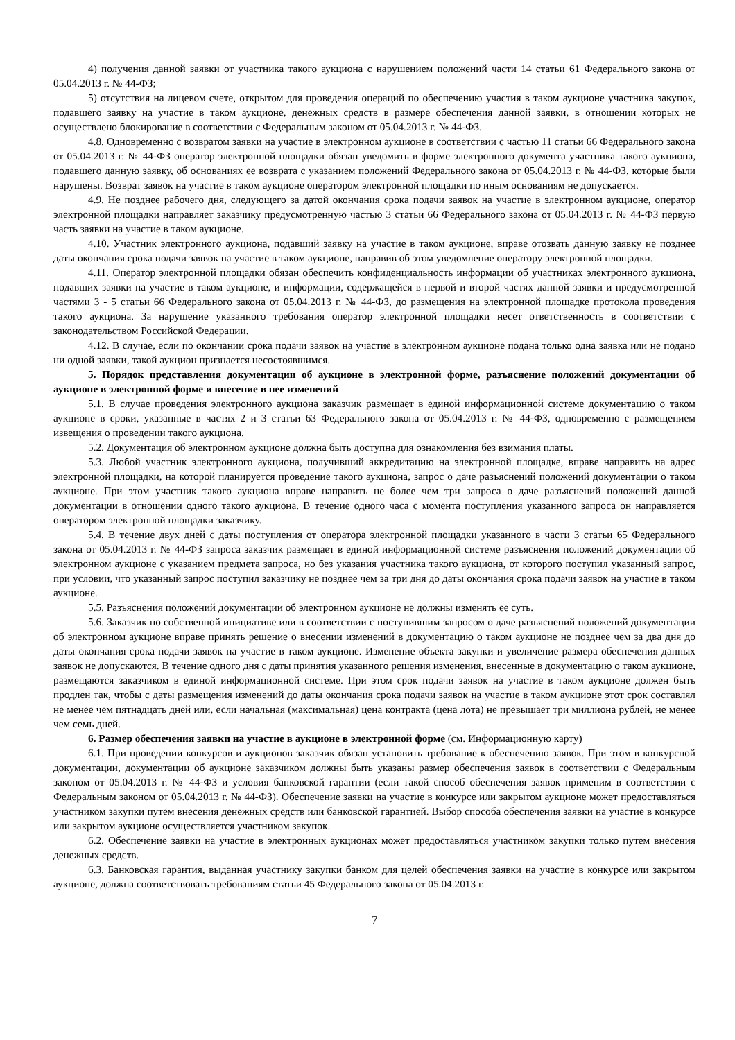4) получения данной заявки от участника такого аукциона с нарушением положений части 14 статьи 61 Федерального закона от 05.04.2013 г. № 44-ФЗ;
5) отсутствия на лицевом счете, открытом для проведения операций по обеспечению участия в таком аукционе участника закупок, подавшего заявку на участие в таком аукционе, денежных средств в размере обеспечения данной заявки, в отношении которых не осуществлено блокирование в соответствии с Федеральным законом от 05.04.2013 г. № 44-ФЗ.
4.8. Одновременно с возвратом заявки на участие в электронном аукционе в соответствии с частью 11 статьи 66 Федерального закона от 05.04.2013 г. № 44-ФЗ оператор электронной площадки обязан уведомить в форме электронного документа участника такого аукциона, подавшего данную заявку, об основаниях ее возврата с указанием положений Федерального закона от 05.04.2013 г. № 44-ФЗ, которые были нарушены. Возврат заявок на участие в таком аукционе оператором электронной площадки по иным основаниям не допускается.
4.9. Не позднее рабочего дня, следующего за датой окончания срока подачи заявок на участие в электронном аукционе, оператор электронной площадки направляет заказчику предусмотренную частью 3 статьи 66 Федерального закона от 05.04.2013 г. № 44-ФЗ первую часть заявки на участие в таком аукционе.
4.10. Участник электронного аукциона, подавший заявку на участие в таком аукционе, вправе отозвать данную заявку не позднее даты окончания срока подачи заявок на участие в таком аукционе, направив об этом уведомление оператору электронной площадки.
4.11. Оператор электронной площадки обязан обеспечить конфиденциальность информации об участниках электронного аукциона, подавших заявки на участие в таком аукционе, и информации, содержащейся в первой и второй частях данной заявки и предусмотренной частями 3 - 5 статьи 66 Федерального закона от 05.04.2013 г. № 44-ФЗ, до размещения на электронной площадке протокола проведения такого аукциона. За нарушение указанного требования оператор электронной площадки несет ответственность в соответствии с законодательством Российской Федерации.
4.12. В случае, если по окончании срока подачи заявок на участие в электронном аукционе подана только одна заявка или не подано ни одной заявки, такой аукцион признается несостоявшимся.
5. Порядок представления документации об аукционе в электронной форме, разъяснение положений документации об аукционе в электронной форме и внесение в нее изменений
5.1. В случае проведения электронного аукциона заказчик размещает в единой информационной системе документацию о таком аукционе в сроки, указанные в частях 2 и 3 статьи 63 Федерального закона от 05.04.2013 г. № 44-ФЗ, одновременно с размещением извещения о проведении такого аукциона.
5.2. Документация об электронном аукционе должна быть доступна для ознакомления без взимания платы.
5.3. Любой участник электронного аукциона, получивший аккредитацию на электронной площадке, вправе направить на адрес электронной площадки, на которой планируется проведение такого аукциона, запрос о даче разъяснений положений документации о таком аукционе. При этом участник такого аукциона вправе направить не более чем три запроса о даче разъяснений положений данной документации в отношении одного такого аукциона. В течение одного часа с момента поступления указанного запроса он направляется оператором электронной площадки заказчику.
5.4. В течение двух дней с даты поступления от оператора электронной площадки указанного в части 3 статьи 65 Федерального закона от 05.04.2013 г. № 44-ФЗ запроса заказчик размещает в единой информационной системе разъяснения положений документации об электронном аукционе с указанием предмета запроса, но без указания участника такого аукциона, от которого поступил указанный запрос, при условии, что указанный запрос поступил заказчику не позднее чем за три дня до даты окончания срока подачи заявок на участие в таком аукционе.
5.5. Разъяснения положений документации об электронном аукционе не должны изменять ее суть.
5.6. Заказчик по собственной инициативе или в соответствии с поступившим запросом о даче разъяснений положений документации об электронном аукционе вправе принять решение о внесении изменений в документацию о таком аукционе не позднее чем за два дня до даты окончания срока подачи заявок на участие в таком аукционе. Изменение объекта закупки и увеличение размера обеспечения данных заявок не допускаются. В течение одного дня с даты принятия указанного решения изменения, внесенные в документацию о таком аукционе, размещаются заказчиком в единой информационной системе. При этом срок подачи заявок на участие в таком аукционе должен быть продлен так, чтобы с даты размещения изменений до даты окончания срока подачи заявок на участие в таком аукционе этот срок составлял не менее чем пятнадцать дней или, если начальная (максимальная) цена контракта (цена лота) не превышает три миллиона рублей, не менее чем семь дней.
6. Размер обеспечения заявки на участие в аукционе в электронной форме (см. Информационную карту)
6.1. При проведении конкурсов и аукционов заказчик обязан установить требование к обеспечению заявок. При этом в конкурсной документации, документации об аукционе заказчиком должны быть указаны размер обеспечения заявок в соответствии с Федеральным законом от 05.04.2013 г. № 44-ФЗ и условия банковской гарантии (если такой способ обеспечения заявок применим в соответствии с Федеральным законом от 05.04.2013 г. № 44-ФЗ). Обеспечение заявки на участие в конкурсе или закрытом аукционе может предоставляться участником закупки путем внесения денежных средств или банковской гарантией. Выбор способа обеспечения заявки на участие в конкурсе или закрытом аукционе осуществляется участником закупок.
6.2. Обеспечение заявки на участие в электронных аукционах может предоставляться участником закупки только путем внесения денежных средств.
6.3. Банковская гарантия, выданная участнику закупки банком для целей обеспечения заявки на участие в конкурсе или закрытом аукционе, должна соответствовать требованиям статьи 45 Федерального закона от 05.04.2013 г.
7